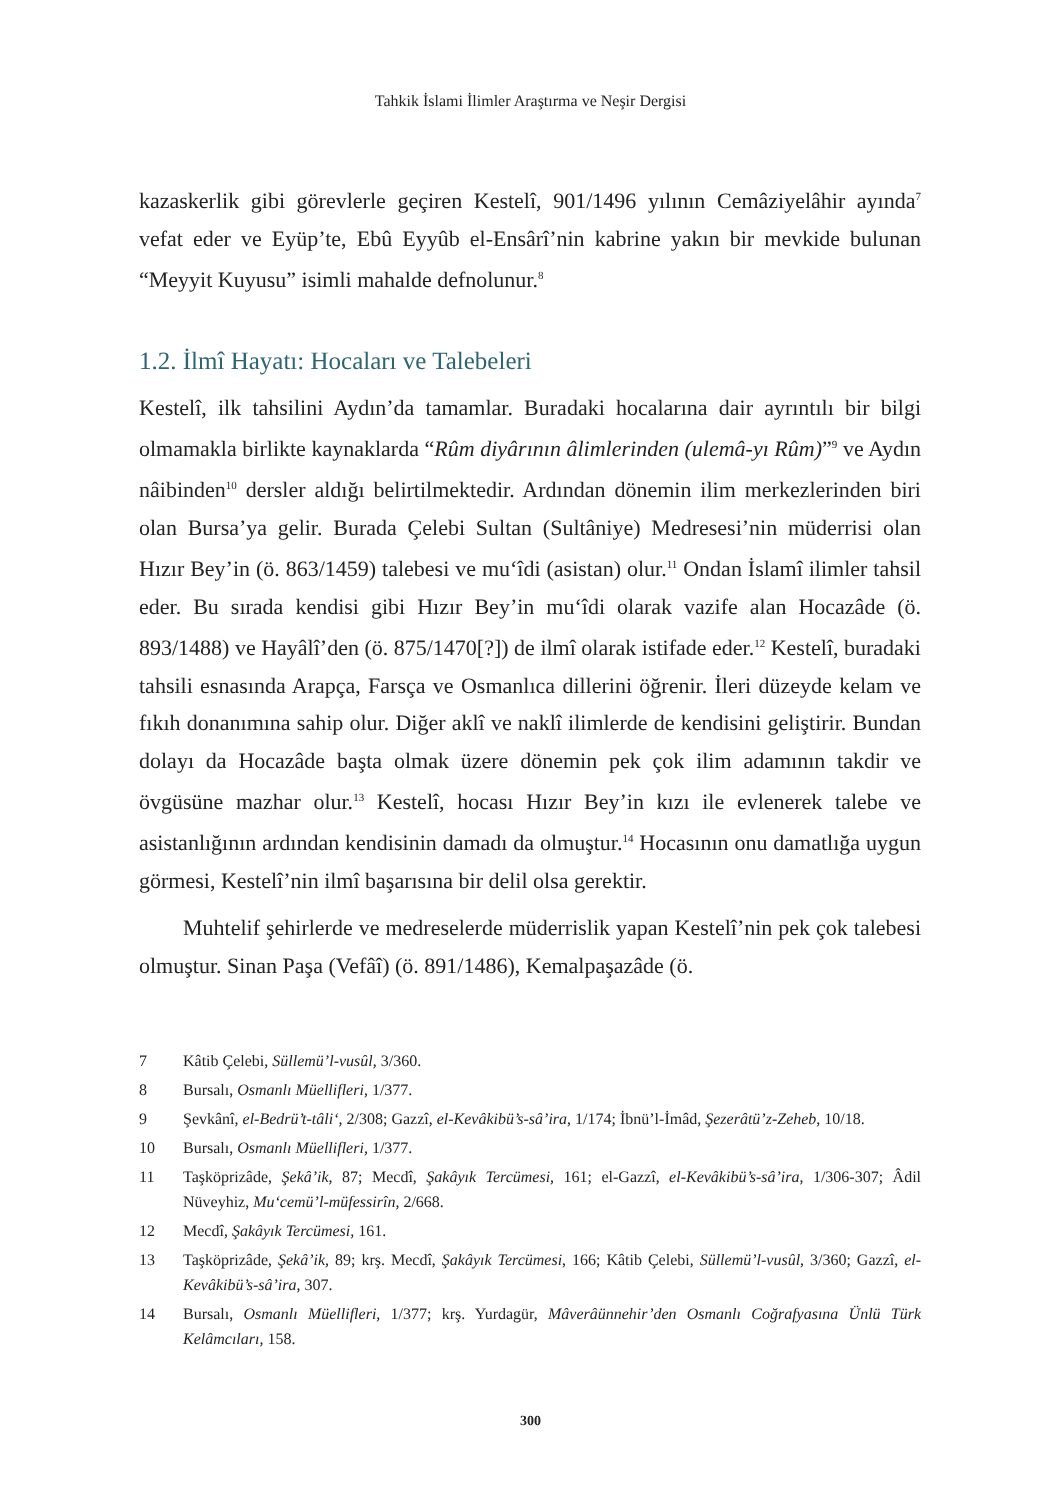Tahkik İslami İlimler Araştırma ve Neşir Dergisi
kazaskerlik gibi görevlerle geçiren Kestelî, 901/1496 yılının Cemâziyelâhir ayında<sup>7</sup> vefat eder ve Eyüp’te, Ebû Eyyûb el-Ensârî’nin kabrine yakın bir mevkide bulunan “Meyyit Kuyusu” isimli mahalde defnolunur.<sup>8</sup>
1.2. İlmî Hayatı: Hocaları ve Talebeleri
Kestelî, ilk tahsilini Aydın’da tamamlar. Buradaki hocalarına dair ayrıntılı bir bilgi olmamakla birlikte kaynaklarda “Rûm diyârının âlimlerinden (ulemâ-yı Rûm)”<sup>9</sup> ve Aydın nâibinden<sup>10</sup> dersler aldığı belirtilmektedir. Ardından dönemin ilim merkezlerinden biri olan Bursa’ya gelir. Burada Çelebi Sultan (Sultâniye) Medresesi’nin müderrisi olan Hızır Bey’in (ö. 863/1459) talebesi ve mu‘îdi (asistan) olur.<sup>11</sup> Ondan İslamî ilimler tahsil eder. Bu sırada kendisi gibi Hızır Bey’in mu‘îdi olarak vazife alan Hocazâde (ö. 893/1488) ve Hayâlî’den (ö. 875/1470[?]) de ilmî olarak istifade eder.<sup>12</sup> Kestelî, buradaki tahsili esnasında Arapça, Farsça ve Osmanlıca dillerini öğrenir. İleri düzeyde kelam ve fıkıh donanımına sahip olur. Diğer aklî ve naklî ilimlerde de kendisini geliştirir. Bundan dolayı da Hocazâde başta olmak üzere dönemin pek çok ilim adamının takdir ve övgüsüne mazhar olur.<sup>13</sup> Kestelî, hocası Hızır Bey’in kızı ile evlenerek talebe ve asistanlığının ardından kendisinin damadı da olmuştur.<sup>14</sup> Hocasının onu damatlığa uygun görmesi, Kestelî’nin ilmî başarısına bir delil olsa gerektir.
Muhtelif şehirlerde ve medreselerde müderrislik yapan Kestelî’nin pek çok talebesi olmuştur. Sinan Paşa (Vefâî) (ö. 891/1486), Kemalpaşazâde (ö.
7 Kâtib Çelebi, Süllemü’l-vusûl, 3/360.
8 Bursalı, Osmanlı Müellifleri, 1/377.
9 Şevkânî, el-Bedrü’t-tâli‘, 2/308; Gazzî, el-Kevâkibü’s-sâ’ira, 1/174; İbnü’l-İmâd, Şezerâtü’z-Zeheb, 10/18.
10 Bursalı, Osmanlı Müellifleri, 1/377.
11 Taşköprizâde, Şekâ’ik, 87; Mecdî, Şakâyık Tercümesi, 161; el-Gazzî, el-Kevâkibü’s-sâ’ira, 1/306-307; Âdil Nüveyhiz, Mu‘cemü’l-müfessirîn, 2/668.
12 Mecdî, Şakâyık Tercümesi, 161.
13 Taşköprizâde, Şekâ’ik, 89; krş. Mecdî, Şakâyık Tercümesi, 166; Kâtib Çelebi, Süllemü’l-vusûl, 3/360; Gazzî, el-Kevâkibü’s-sâ’ira, 307.
14 Bursalı, Osmanlı Müellifleri, 1/377; krş. Yurdagür, Mâverâünnehir’den Osmanlı Coğrafyasına Ünlü Türk Kelâmcıları, 158.
300